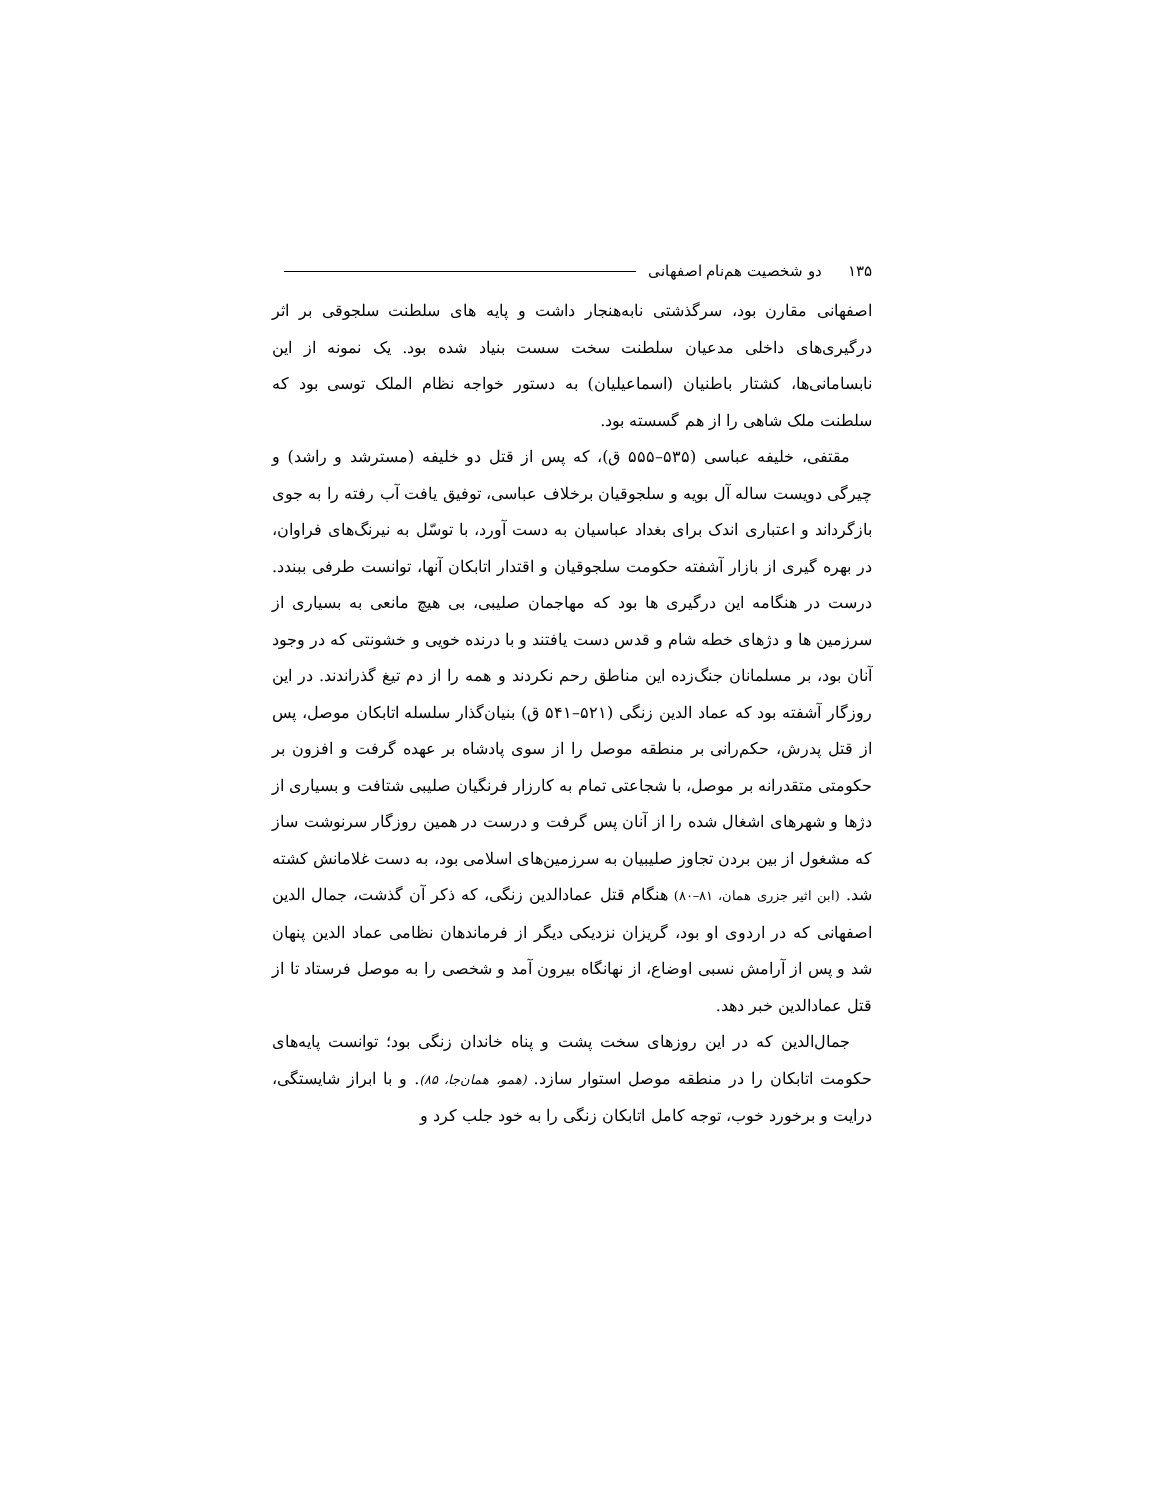۱۳۵ دو شخصیت هم‌نام اصفهانی
اصفهانی مقارن بود، سرگذشتی نابه‌هنجار داشت و پایه های سلطنت سلجوقی بر اثر درگیری‌های داخلی مدعیان سلطنت سخت سست بنیاد شده بود. یک نمونه از این نابسامانی‌ها، کشتار باطنیان (اسماعیلیان) به دستور خواجه نظام الملک توسی بود که سلطنت ملک شاهی را از هم گسسته بود.
مقتفی، خلیفه عباسی (۵۳۵–۵۵۵ ق)، که پس از قتل دو خلیفه (مسترشد و راشد) و چیرگی دویست ساله آل بویه و سلجوقیان برخلاف عباسی، توفیق یافت آب رفته را به جوی بازگرداند و اعتباری اندک برای بغداد عباسیان به دست آورد، با توسّل به نیرنگ‌های فراوان، در بهره گیری از بازار آشفته حکومت سلجوقیان و اقتدار اتابکان آنها، توانست طرفی ببندد. درست در هنگامه این درگیری ها بود که مهاجمان صلیبی، بی هیچ مانعی به بسیاری از سرزمین ها و دژهای خطه شام و قدس دست یافتند و با درنده خویی و خشونتی که در وجود آنان بود، بر مسلمانان جنگ‌زده این مناطق رحم نکردند و همه را از دم تیغ گذراندند. در این روزگار آشفته بود که عماد الدین زنگی (۵۲۱–۵۴۱ ق) بنیان‌گذار سلسله اتابکان موصل، پس از قتل پدرش، حکم‌رانی بر منطقه موصل را از سوی پادشاه بر عهده گرفت و افزون بر حکومتی متقدرانه بر موصل، با شجاعتی تمام به کارزار فرنگیان صلیبی شتافت و بسیاری از دژها و شهرهای اشغال شده را از آنان پس گرفت و درست در همین روزگار سرنوشت ساز که مشغول از بین بردن تجاوز صلیبیان به سرزمین‌های اسلامی بود، به دست غلامانش کشته شد. (ابن اثیر جزری همان، ۸۱–۸۰) هنگام قتل عمادالدین زنگی، که ذکر آن گذشت، جمال الدین اصفهانی که در اردوی او بود، گریزان نزدیکی دیگر از فرماندهان نظامی عماد الدین پنهان شد و پس از آرامش نسبی اوضاع، از نهانگاه بیرون آمد و شخصی را به موصل فرستاد تا از قتل عمادالدین خبر دهد.
جمال‌الدین که در این روزهای سخت پشت و پناه خاندان زنگی بود؛ توانست پایه‌های حکومت اتابکان را در منطقه موصل استوار سازد. (همو، همان‌جا، ۸۵). و با ابراز شایستگی، درایت و برخورد خوب، توجه کامل اتابکان زنگی را به خود جلب کرد و